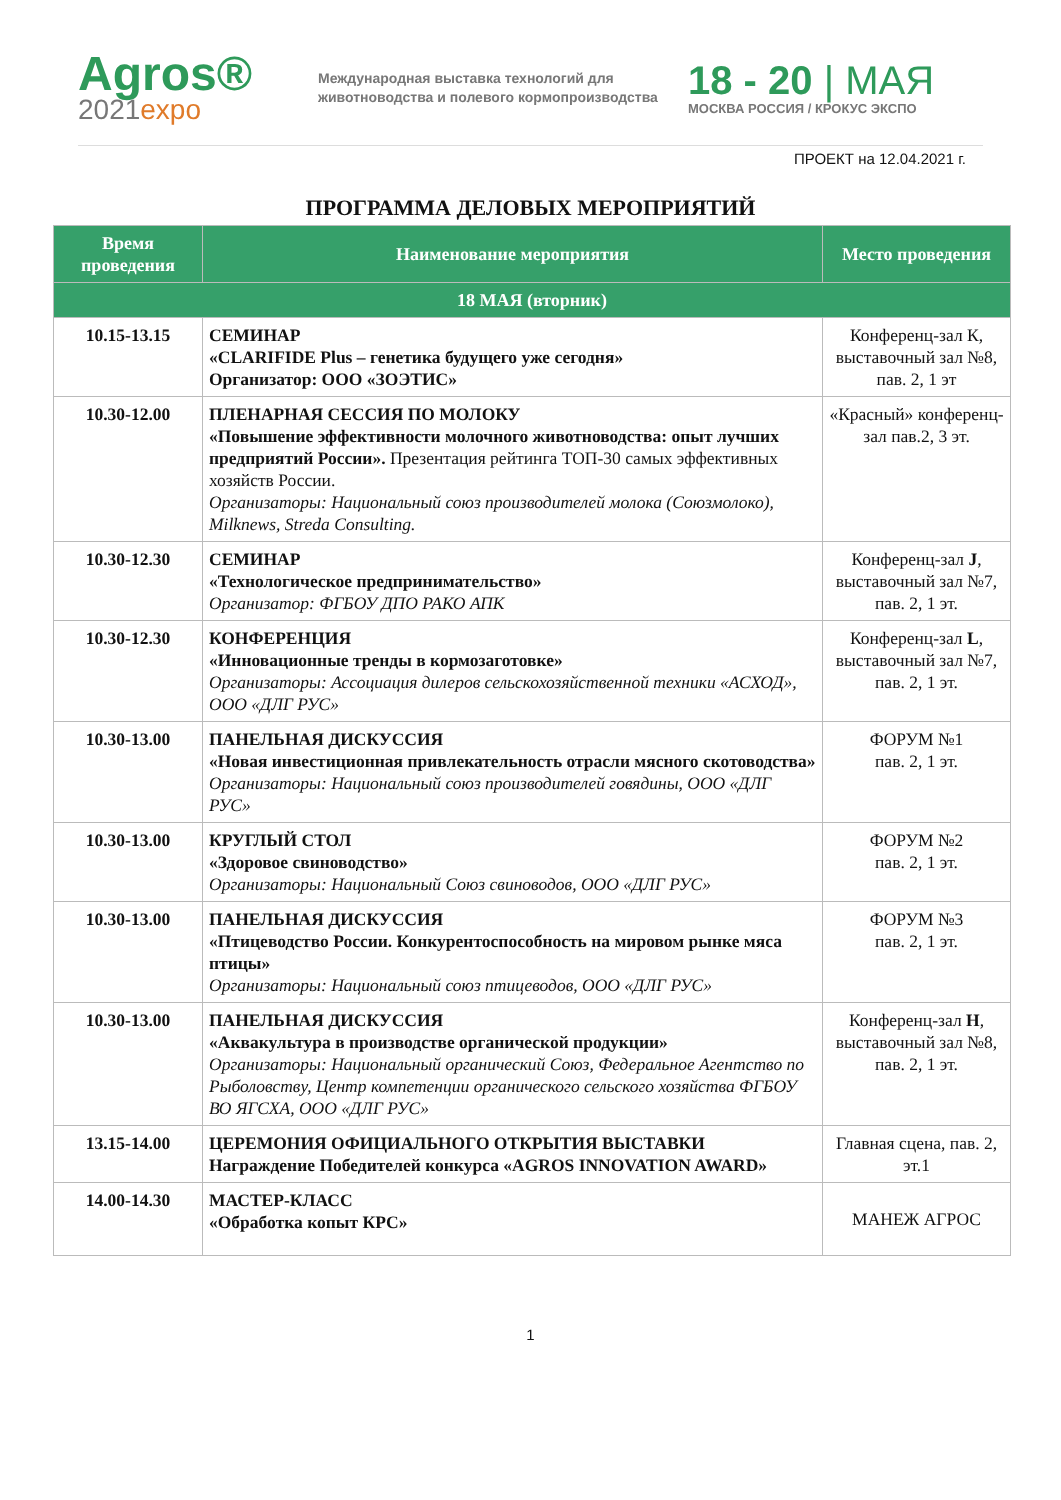Agros®
2021expo
Международная выставка технологий для животноводства и полевого кормопроизводства
18 - 20 | МАЯ
МОСКВА РОССИЯ / КРОКУС ЭКСПО
ПРОЕКТ на 12.04.2021 г.
ПРОГРАММА ДЕЛОВЫХ МЕРОПРИЯТИЙ
| Время проведения | Наименование мероприятия | Место проведения |
| --- | --- | --- |
| 18 МАЯ (вторник) | | |
| 10.15-13.15 | СЕМИНАР «CLARIFIDE Plus – генетика будущего уже сегодня» Организатор: ООО «ЗОЭТИС» | Конференц-зал К, выставочный зал №8, пав. 2, 1 эт |
| 10.30-12.00 | ПЛЕНАРНАЯ СЕССИЯ ПО МОЛОКУ «Повышение эффективности молочного животноводства: опыт лучших предприятий России». Презентация рейтинга ТОП-30 самых эффективных хозяйств России. Организаторы: Национальный союз производителей молока (Союзмолоко), Milknews, Streda Consulting. | «Красный» конференц-зал пав.2, 3 эт. |
| 10.30-12.30 | СЕМИНАР «Технологическое предпринимательство» Организатор: ФГБОУ ДПО РАКО АПК | Конференц-зал J , выставочный зал №7, пав. 2, 1 эт. |
| 10.30-12.30 | КОНФЕРЕНЦИЯ «Инновационные тренды в кормозаготовке» Организаторы: Ассоциация дилеров сельскохозяйственной техники «АСХОД», ООО «ДЛГ РУС» | Конференц-зал L , выставочный зал №7, пав. 2, 1 эт. |
| 10.30-13.00 | ПАНЕЛЬНАЯ ДИСКУССИЯ «Новая инвестиционная привлекательность отрасли мясного скотоводства» Организаторы: Национальный союз производителей говядины, ООО «ДЛГ РУС» | ФОРУМ №1 пав. 2, 1 эт. |
| 10.30-13.00 | КРУГЛЫЙ СТОЛ «Здоровое свиноводство» Организаторы: Национальный Союз свиноводов, ООО «ДЛГ РУС» | ФОРУМ №2 пав. 2, 1 эт. |
| 10.30-13.00 | ПАНЕЛЬНАЯ ДИСКУССИЯ «Птицеводство России. Конкурентоспособность на мировом рынке мяса птицы» Организаторы: Национальный союз птицеводов, ООО «ДЛГ РУС» | ФОРУМ №3 пав. 2, 1 эт. |
| 10.30-13.00 | ПАНЕЛЬНАЯ ДИСКУССИЯ «Аквакультура в производстве органической продукции» Организаторы: Национальный органический Союз, Федеральное Агентство по Рыболовству, Центр компетенции органического сельского хозяйства ФГБОУ ВО ЯГСХА, ООО «ДЛГ РУС» | Конференц-зал H , выставочный зал №8, пав. 2, 1 эт. |
| 13.15-14.00 | ЦЕРЕМОНИЯ ОФИЦИАЛЬНОГО ОТКРЫТИЯ ВЫСТАВКИ Награждение Победителей конкурса «AGROS INNOVATION AWARD» | Главная сцена, пав. 2, эт.1 |
| 14.00-14.30 | МАСТЕР-КЛАСС «Обработка копыт КРС» | МАНЕЖ АГРОС |
1